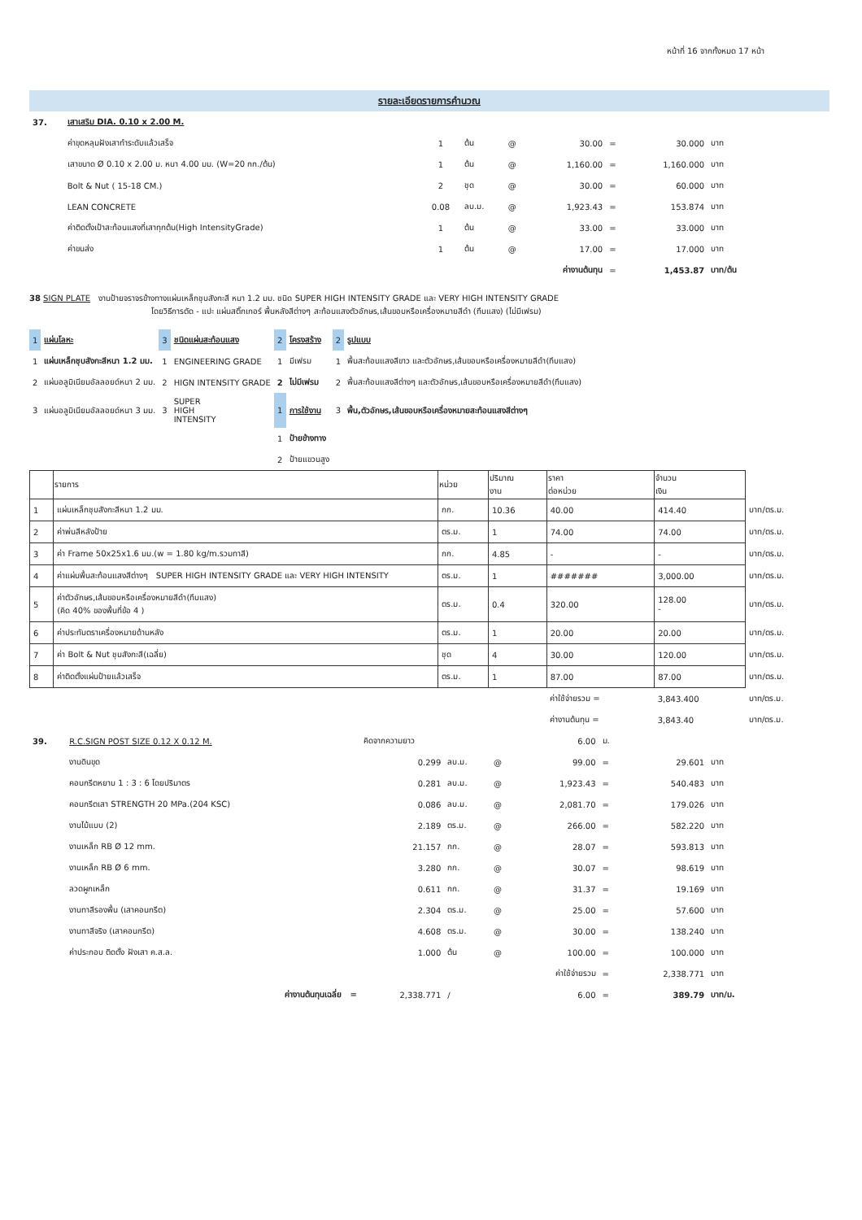หน้าที่ 16 จากทั้งหมด 17 หน้า
รายละเอียดรายการคำนวณ
| 37. | เสาเสริม DIA. 0.10 x 2.00 M. | | | | | | | |
| | ค่าขุดหลุมฝังเสาทำระดับแล้วเสร็จ | 1 | ต้น | @ | 30.00 | = | 30.000 | บาท |
| | เสาขนาด Ø 0.10 x 2.00 ม. หนา 4.00 มม. (W=20 กก./ต้น) | 1 | ต้น | @ | 1,160.00 | = | 1,160.000 | บาท |
| | Bolt & Nut ( 15-18 CM.) | 2 | ชุด | @ | 30.00 | = | 60.000 | บาท |
| | LEAN CONCRETE | 0.08 | ลบ.ม. | @ | 1,923.43 | = | 153.874 | บาท |
| | ค่าติดตั้งเป้าสะท้อนแสงที่เสาทุกต้น(High IntensityGrade) | 1 | ต้น | @ | 33.00 | = | 33.000 | บาท |
| | ค่าขนส่ง | 1 | ต้น | @ | 17.00 | = | 17.000 | บาท |
| | | | | | ค่างานต้นทุน | = | 1,453.87 | บาท/ต้น |
38 SIGN PLATE งานป้ายจราจรข้างทางแผ่นเหล็กชุบสังกะสี หนา 1.2 มม. ชนิด SUPER HIGH INTENSITY GRADE และ VERY HIGH INTENSITY GRADE
โดยวิธีการตัด - แปะ แผ่นสติ๊กเกอร์ พื้นหลังสีต่างๆ สะท้อนแสงตัวอักษร,เส้นขอบหรือเครื่องหมายสีดำ (ทึบแสง) (ไม่มีเฟรม)
| 1 | แผ่นโลหะ | 3 | ชนิดแผ่นสะท้อนแสง | 2 | โครงสร้าง | 2 | รูปแบบ |
| 1 | แผ่นเหล็กชุบสังกะสีหนา 1.2 มม. | 1 | ENGINEERING GRADE | 1 | มีเฟรม | 1 | พื้นสะท้อนแสงสีขาว และตัวอักษร,เส้นขอบหรือเครื่องหมายสีดำ(ทึบแสง) |
| 2 | แผ่นอลูมิเนียมอัลลอยด์หนา 2 มม. | 2 | HIGN INTENSITY GRADE | 2 | ไม่มีเฟรม | 2 | พื้นสะท้อนแสงสีต่างๆ และตัวอักษร,เส้นขอบหรือเครื่องหมายสีดำ(ทึบแสง) |
| 3 | แผ่นอลูมิเนียมอัลลอยด์หนา 3 มม. | 3 | SUPER HIGH INTENSITY | 1 | การใช้งาน | 3 | พื้น,ตัวอักษร,เส้นขอบหรือเครื่องหมายสะท้อนแสงสีต่างๆ |
| | | | | 1 | ป้ายข้างทาง | | |
| | | | | 2 | ป้ายแขวนสูง | | |
| | รายการ | หน่วย | ปริมาณ งาน | ราคา ต่อหน่วย | จำนวน เงิน | |
| 1 | แผ่นเหล็กชุบสังกะสีหนา 1.2 มม. | กก. | 10.36 | 40.00 | 414.40 | บาท/ตร.ม. |
| 2 | ค่าพ่นสีหลังป้าย | ตร.ม. | 1 | 74.00 | 74.00 | บาท/ตร.ม. |
| 3 | ค่า Frame 50x25x1.6 มม.(w = 1.80 kg/m.รวมทาสี) | กก. | 4.85 | - | - | บาท/ตร.ม. |
| 4 | ค่าแผ่นพื้นสะท้อนแสงสีต่างๆ SUPER HIGH INTENSITY GRADE และ VERY HIGH INTENSITY | ตร.ม. | 1 | ####### | 3,000.00 | บาท/ตร.ม. |
| 5 | ค่าตัวอักษร,เส้นขอบหรือเครื่องหมายสีดำ(ทึบแสง) (คิด 40% ของพื้นที่ข้อ 4 ) | ตร.ม. | 0.4 | 320.00 | 128.00 - | บาท/ตร.ม. |
| 6 | ค่าประทับตราเครื่องหมายด้านหลัง | ตร.ม. | 1 | 20.00 | 20.00 | บาท/ตร.ม. |
| 7 | ค่า Bolt & Nut ชุบสังกะสี(เฉลี่ย) | ชุด | 4 | 30.00 | 120.00 | บาท/ตร.ม. |
| 8 | ค่าติดตั้งแผ่นป้ายแล้วเสร็จ | ตร.ม. | 1 | 87.00 | 87.00 | บาท/ตร.ม. |
| | | | | ค่าใช้จ่ายรวม = | 3,843.400 | บาท/ตร.ม. |
| | | | | ค่างานต้นทุน = | 3,843.40 | บาท/ตร.ม. |
| 39. | R.C.SIGN POST SIZE 0.12 X 0.12 M. | คิดจากความยาว | | | 6.00 | ม. | | |
| | งานดินขุด | 0.299 | ลบ.ม. | @ | 99.00 | = | 29.601 | บาท |
| | คอนกรีตหยาบ 1 : 3 : 6 โดยปริมาตร | 0.281 | ลบ.ม. | @ | 1,923.43 | = | 540.483 | บาท |
| | คอนกรีตเสา STRENGTH 20 MPa.(204 KSC) | 0.086 | ลบ.ม. | @ | 2,081.70 | = | 179.026 | บาท |
| | งานไม้แบบ (2) | 2.189 | ตร.ม. | @ | 266.00 | = | 582.220 | บาท |
| | งานเหล็ก RB Ø 12 mm. | 21.157 | กก. | @ | 28.07 | = | 593.813 | บาท |
| | งานเหล็ก RB Ø 6 mm. | 3.280 | กก. | @ | 30.07 | = | 98.619 | บาท |
| | ลวดผูกเหล็ก | 0.611 | กก. | @ | 31.37 | = | 19.169 | บาท |
| | งานทาสีรองพื้น (เสาคอนกรีต) | 2.304 | ตร.ม. | @ | 25.00 | = | 57.600 | บาท |
| | งานทาสีจริง (เสาคอนกรีต) | 4.608 | ตร.ม. | @ | 30.00 | = | 138.240 | บาท |
| | ค่าประกอบ ติดตั้ง ฝังเสา ค.ส.ล. | 1.000 | ต้น | @ | 100.00 | = | 100.000 | บาท |
| | | | | | ค่าใช้จ่ายรวม | = | 2,338.771 | บาท |
| | ค่างานต้นทุนเฉลี่ย = | 2,338.771 | / | | 6.00 | = | 389.79 | บาท/ม. |